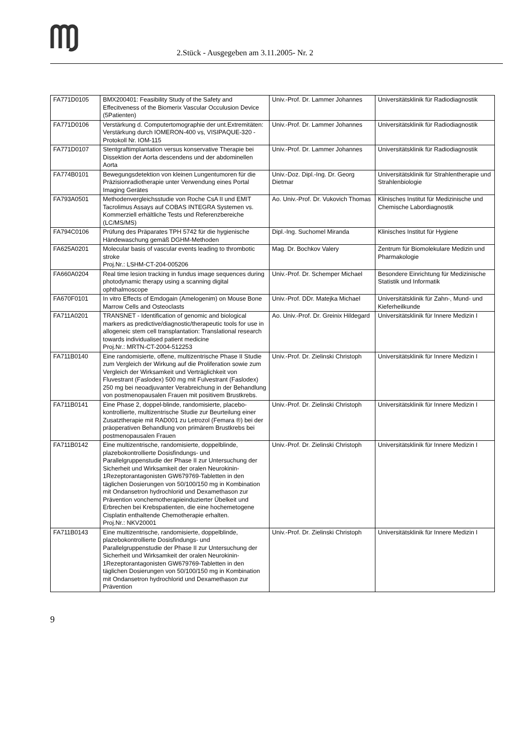2.Stück - Ausgegeben am 3.11.2005- Nr. 2
| FA771D0105 | BMX200401: Feasibility Study of the Safety and Effecitveness of the Biomerix Vascular Occulusion Device (5Patienten) | Univ.-Prof. Dr. Lammer Johannes | Universitätsklinik für Radiodiagnostik |
| FA771D0106 | Verstärkung d. Computertomographie der unt.Extremitäten: Verstärkung durch IOMERON-400 vs, VISIPAQUE-320 - Protokoll Nr. IOM-115 | Univ.-Prof. Dr. Lammer Johannes | Universitätsklinik für Radiodiagnostik |
| FA771D0107 | Stentgraftimplantation versus konservative Therapie bei Dissektion der Aorta descendens und der abdominellen Aorta | Univ.-Prof. Dr. Lammer Johannes | Universitätsklinik für Radiodiagnostik |
| FA774B0101 | Bewegungsdetektion von kleinen Lungentumoren für die Präzisionradiotherapie unter Verwendung eines Portal Imaging Gerätes | Univ.-Doz. Dipl.-Ing. Dr. Georg Dietmar | Universitätsklinik für Strahlentherapie und Strahlenbiologie |
| FA793A0501 | Methodenvergleichsstudie von Roche CsA II und EMIT Tacrolimus Assays auf COBAS INTEGRA Systemen vs. Kommerziell erhältliche Tests und Referenzbereiche (LC/MS/MS) | Ao. Univ.-Prof. Dr. Vukovich Thomas | Klinisches Institut für Medizinische und Chemische Labordiagnostik |
| FA794C0106 | Prüfung des Präparates TPH 5742 für die hygienische Händewaschung gemäß DGHM-Methoden | Dipl.-Ing. Suchomel Miranda | Klinisches Institut für Hygiene |
| FA625A0201 | Molecular basis of vascular events leading to thrombotic stroke Proj.Nr.: LSHM-CT-204-005206 | Mag. Dr. Bochkov Valery | Zentrum für Biomolekulare Medizin und Pharmakologie |
| FA660A0204 | Real time lesion tracking in fundus image sequences during photodynamic therapy using a scanning digital ophthalmoscope | Univ.-Prof. Dr. Schemper Michael | Besondere Einrichtung für Medizinische Statistik und Informatik |
| FA670F0101 | In vitro Effects of Emdogain (Amelogenim) on Mouse Bone Marrow Cells and Osteoclasts | Univ.-Prof. DDr. Matejka Michael | Universitätsklinik für Zahn-, Mund- und Kieferheilkunde |
| FA711A0201 | TRANSNET - Identification of genomic and biological markers as predictive/diagnostic/therapeutic tools for use in allogeneic stem cell transplantation: Translational research towards individualised patient medicine Proj.Nr.: MRTN-CT-2004-512253 | Ao. Univ.-Prof. Dr. Greinix Hildegard | Universitätsklinik für Innere Medizin I |
| FA711B0140 | Eine randomisierte, offene, multizentrische Phase II Studie zum Vergleich der Wirkung auf die Proliferation sowie zum Vergleich der Wirksamkeit und Verträglichkeit von Fluvestrant (Faslodex) 500 mg mit Fulvestrant (Faslodex) 250 mg bei neoadjuvanter Verabreichung in der Behandlung von postmenopausalen Frauen mit positivem Brustkrebs. | Univ.-Prof. Dr. Zielinski Christoph | Universitätsklinik für Innere Medizin I |
| FA711B0141 | Eine Phase 2, doppel-blinde, randomisierte, placebo-kontrollierte, multizentrische Studie zur Beurteilung einer Zusatztherapie mit RAD001 zu Letrozol (Femara ®) bei der präoperativen Behandlung von primärem Brustkrebs bei postmenopausalen Frauen | Univ.-Prof. Dr. Zielinski Christoph | Universitätsklinik für Innere Medizin I |
| FA711B0142 | Eine multizentrische, randomisierte, doppelblinde, plazebokontrollierte Dosisfindungs- und Parallelgruppenstudie der Phase II zur Untersuchung der Sicherheit und Wirksamkeit der oralen Neurokinin-1Rezeptorantagonisten GW679769-Tabletten in den täglichen Dosierungen von 50/100/150 mg in Kombination mit Ondansetron hydrochlorid und Dexamethason zur Prävention vonchemotherapieinduzierter Übelkeit und Erbrechen bei Krebspatienten, die eine hochemetogene Cisplatin enthaltende Chemotherapie erhalten. Proj.Nr.: NKV20001 | Univ.-Prof. Dr. Zielinski Christoph | Universitätsklinik für Innere Medizin I |
| FA711B0143 | Eine multizentrische, randomisierte, doppelblinde, plazebokontrollierte Dosisfindungs- und Parallelgruppenstudie der Phase II zur Untersuchung der Sicherheit und Wirksamkeit der oralen Neurokinin-1Rezeptorantagonisten GW679769-Tabletten in den täglichen Dosierungen von 50/100/150 mg in Kombination mit Ondansetron hydrochlorid und Dexamethason zur Prävention | Univ.-Prof. Dr. Zielinski Christoph | Universitätsklinik für Innere Medizin I |
9